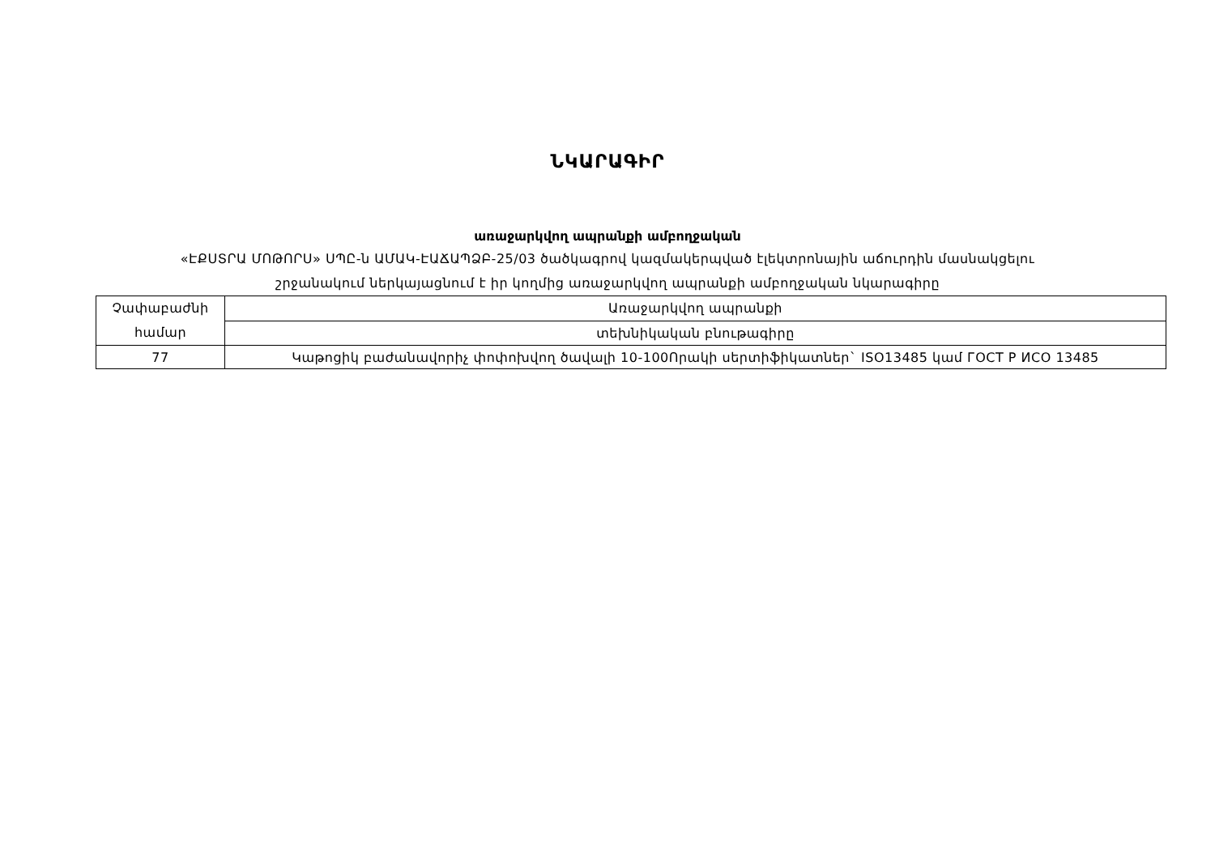ՆԿԱՐԱԳԻՐ
առաջարկվող ապրանքի ամբողջական
«ԷՔՍՏՐԱ ՄՈԹՈՐՍ» ՍՊԸ-ն ԱՄԱԿ-ԷԱՃԱՊՁԲ-25/03 ծածկագրով կազմակերպված էլեկտրոնային աճուրդին մասնակցելու
շրջանակում ներկայացնում է իր կողմից առաջարկվող ապրանքի ամբողջական նկարագիրը
| Չափաբաժնի համար | Առաջարկվող ապրանքի |
| | տեխնիկական բնութագիրը |
| 77 | Կաթոցիկ բաժանավորիչ փոփոխվող ծավալի 10-100Որակի սերտիֆիկատներ` ISO13485 կամ ГОСТ Р ИСО 13485 |